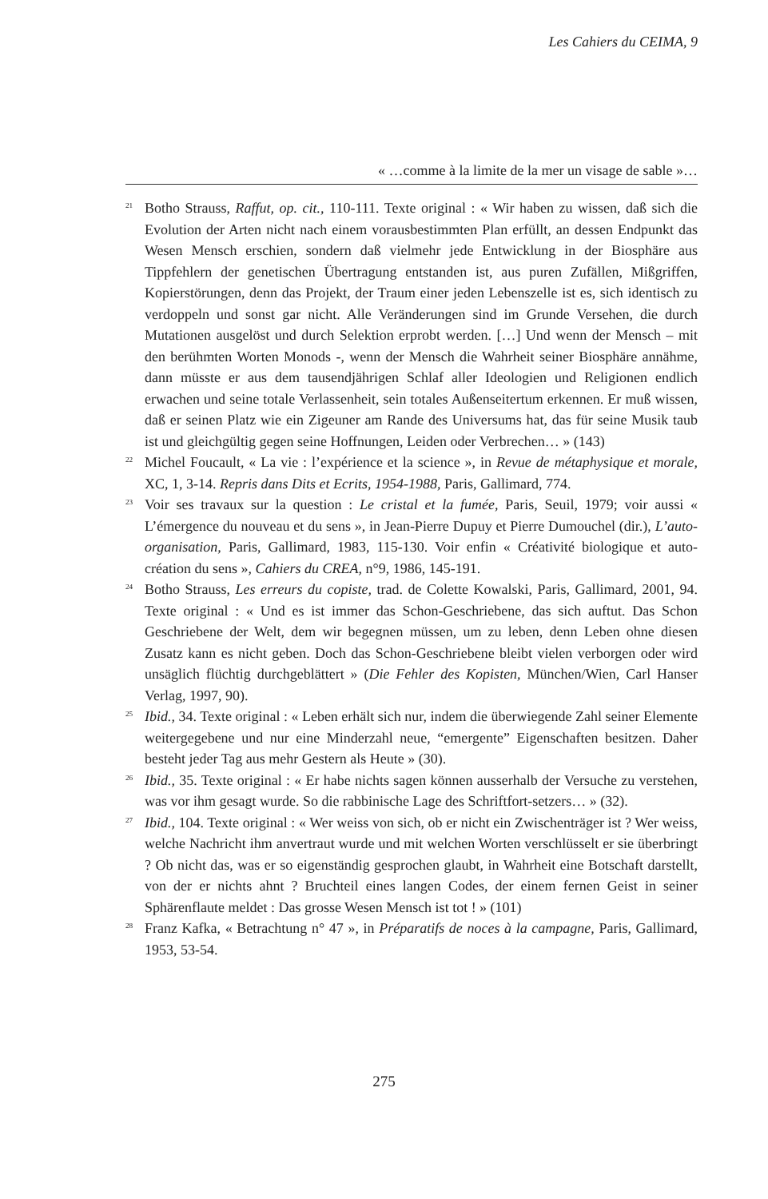Les Cahiers du CEIMA, 9
« …comme à la limite de la mer un visage de sable »…
<sup>21</sup> Botho Strauss, Raffut, op. cit., 110-111. Texte original : « Wir haben zu wissen, daß sich die Evolution der Arten nicht nach einem vorausbestimmten Plan erfüllt, an dessen Endpunkt das Wesen Mensch erschien, sondern daß vielmehr jede Entwicklung in der Biosphäre aus Tippfehlern der genetischen Übertragung entstanden ist, aus puren Zufällen, Mißgriffen, Kopierstörungen, denn das Projekt, der Traum einer jeden Lebenszelle ist es, sich identisch zu verdoppeln und sonst gar nicht. Alle Veränderungen sind im Grunde Versehen, die durch Mutationen ausgelöst und durch Selektion erprobt werden. […] Und wenn der Mensch – mit den berühmten Worten Monods -, wenn der Mensch die Wahrheit seiner Biosphäre annähme, dann müsste er aus dem tausendjährigen Schlaf aller Ideologien und Religionen endlich erwachen und seine totale Verlassenheit, sein totales Außenseitertum erkennen. Er muß wissen, daß er seinen Platz wie ein Zigeuner am Rande des Universums hat, das für seine Musik taub ist und gleichgültig gegen seine Hoffnungen, Leiden oder Verbrechen… » (143)
<sup>22</sup> Michel Foucault, « La vie : l’expérience et la science », in Revue de métaphysique et morale, XC, 1, 3-14. Repris dans Dits et Ecrits, 1954-1988, Paris, Gallimard, 774.
<sup>23</sup> Voir ses travaux sur la question : Le cristal et la fumée, Paris, Seuil, 1979; voir aussi « L’émergence du nouveau et du sens », in Jean-Pierre Dupuy et Pierre Dumouchel (dir.), L’auto-organisation, Paris, Gallimard, 1983, 115-130. Voir enfin « Créativité biologique et auto-création du sens », Cahiers du CREA, n°9, 1986, 145-191.
<sup>24</sup> Botho Strauss, Les erreurs du copiste, trad. de Colette Kowalski, Paris, Gallimard, 2001, 94. Texte original : « Und es ist immer das Schon-Geschriebene, das sich auftut. Das Schon Geschriebene der Welt, dem wir begegnen müssen, um zu leben, denn Leben ohne diesen Zusatz kann es nicht geben. Doch das Schon-Geschriebene bleibt vielen verborgen oder wird unsäglich flüchtig durchgeblättert » (Die Fehler des Kopisten, München/Wien, Carl Hanser Verlag, 1997, 90).
<sup>25</sup> Ibid., 34. Texte original : « Leben erhält sich nur, indem die überwiegende Zahl seiner Elemente weitergegebene und nur eine Minderzahl neue, “emergente” Eigenschaften besitzen. Daher besteht jeder Tag aus mehr Gestern als Heute » (30).
<sup>26</sup> Ibid., 35. Texte original : « Er habe nichts sagen können ausserhalb der Versuche zu verstehen, was vor ihm gesagt wurde. So die rabbinische Lage des Schriftfort-setzers… » (32).
<sup>27</sup> Ibid., 104. Texte original : « Wer weiss von sich, ob er nicht ein Zwischenträger ist ? Wer weiss, welche Nachricht ihm anvertraut wurde und mit welchen Worten verschlüsselt er sie überbringt ? Ob nicht das, was er so eigenständig gesprochen glaubt, in Wahrheit eine Botschaft darstellt, von der er nichts ahnt ? Bruchteil eines langen Codes, der einem fernen Geist in seiner Sphärenflaute meldet : Das grosse Wesen Mensch ist tot ! » (101)
<sup>28</sup> Franz Kafka, « Betrachtung n° 47 », in Préparatifs de noces à la campagne, Paris, Gallimard, 1953, 53-54.
275